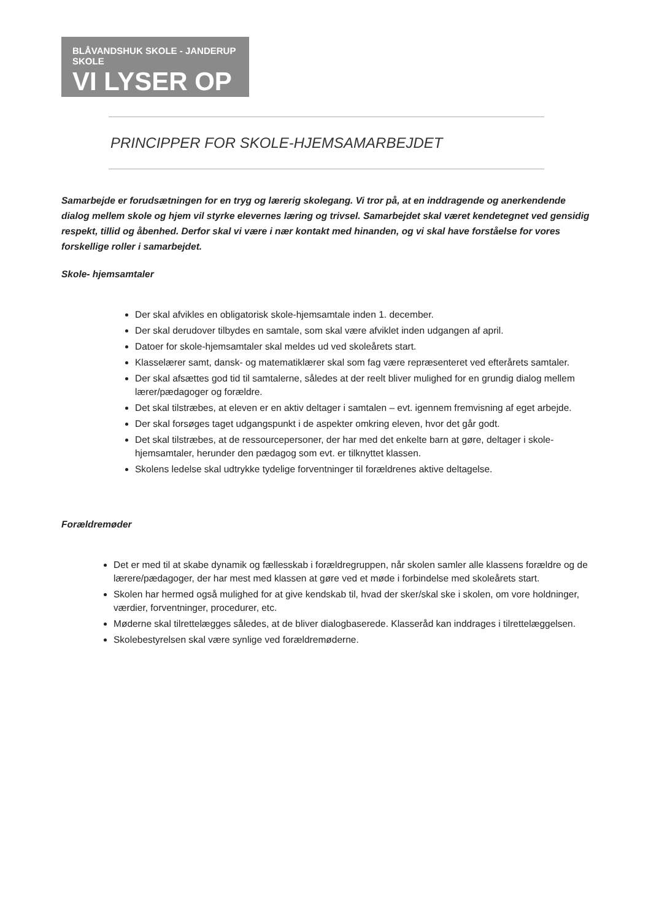BLÅVANDSHUK SKOLE - JANDERUP SKOLE
VI LYSER OP
PRINCIPPER FOR SKOLE-HJEMSAMARBEJDET
Samarbejde er forudsætningen for en tryg og lærerig skolegang. Vi tror på, at en inddragende og anerkendende dialog mellem skole og hjem vil styrke elevernes læring og trivsel. Samarbejdet skal været kendetegnet ved gensidig respekt, tillid og åbenhed. Derfor skal vi være i nær kontakt med hinanden, og vi skal have forståelse for vores forskellige roller i samarbejdet.
Skole- hjemsamtaler
Der skal afvikles en obligatorisk skole-hjemsamtale inden 1. december.
Der skal derudover tilbydes en samtale, som skal være afviklet inden udgangen af april.
Datoer for skole-hjemsamtaler skal meldes ud ved skoleårets start.
Klasselærer samt, dansk- og matematiklærer skal som fag være repræsenteret ved efterårets samtaler.
Der skal afsættes god tid til samtalerne, således at der reelt bliver mulighed for en grundig dialog mellem lærer/pædagoger og forældre.
Det skal tilstræbes, at eleven er en aktiv deltager i samtalen – evt. igennem fremvisning af eget arbejde.
Der skal forsøges taget udgangspunkt i de aspekter omkring eleven, hvor det går godt.
Det skal tilstræbes, at de ressourcepersoner, der har med det enkelte barn at gøre, deltager i skole-hjemsamtaler, herunder den pædagog som evt. er tilknyttet klassen.
Skolens ledelse skal udtrykke tydelige forventninger til forældrenes aktive deltagelse.
Forældremøder
Det er med til at skabe dynamik og fællesskab i forældregruppen, når skolen samler alle klassens forældre og de lærere/pædagoger, der har mest med klassen at gøre ved et møde i forbindelse med skoleårets start.
Skolen har hermed også mulighed for at give kendskab til, hvad der sker/skal ske i skolen, om vore holdninger, værdier, forventninger, procedurer, etc.
Møderne skal tilrettelægges således, at de bliver dialogbaserede. Klasseråd kan inddrages i tilrettelæggelsen.
Skolebestyrelsen skal være synlige ved forældremøderne.